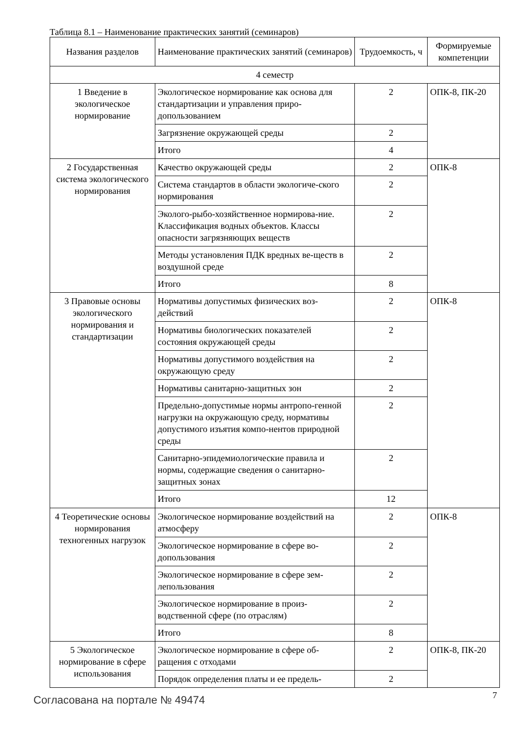Таблица 8.1 – Наименование практических занятий (семинаров)
| Названия разделов | Наименование практических занятий (семинаров) | Трудоемкость, ч | Формируемые компетенции |
| --- | --- | --- | --- |
| 4 семестр | | | |
| 1 Введение в экологическое нормирование | Экологическое нормирование как основа для стандартизации и управления приро-допользованием | 2 | ОПК-8, ПК-20 |
| | Загрязнение окружающей среды | 2 | |
| | Итого | 4 | |
| 2 Государственная система экологического нормирования | Качество окружающей среды | 2 | ОПК-8 |
| | Система стандартов в области экологиче-ского нормирования | 2 | |
| | Эколого-рыбо-хозяйственное нормирова-ние. Классификация водных объектов. Классы опасности загрязняющих веществ | 2 | |
| | Методы установления ПДК вредных ве-ществ в воздушной среде | 2 | |
| | Итого | 8 | |
| 3 Правовые основы экологического нормирования и стандартизации | Нормативы допустимых физических воз-действий | 2 | ОПК-8 |
| | Нормативы биологических показателей состояния окружающей среды | 2 | |
| | Нормативы допустимого воздействия на окружающую среду | 2 | |
| | Нормативы санитарно-защитных зон | 2 | |
| | Предельно-допустимые нормы антропо-генной нагрузки на окружающую среду, нормативы допустимого изъятия компо-нентов природной среды | 2 | |
| | Санитарно-эпидемиологические правила и нормы, содержащие сведения о санитарно-защитных зонах | 2 | |
| | Итого | 12 | |
| 4 Теоретические основы нормирования техногенных нагрузок | Экологическое нормирование воздействий на атмосферу | 2 | ОПК-8 |
| | Экологическое нормирование в сфере во-допользования | 2 | |
| | Экологическое нормирование в сфере зем-лепользования | 2 | |
| | Экологическое нормирование в произ-водственной сфере (по отраслям) | 2 | |
| | Итого | 8 | |
| 5 Экологическое нормирование в сфере использования | Экологическое нормирование в сфере об-ращения с отходами | 2 | ОПК-8, ПК-20 |
| | Порядок определения платы и ее предель- | 2 | |
Согласована на портале № 49474 7